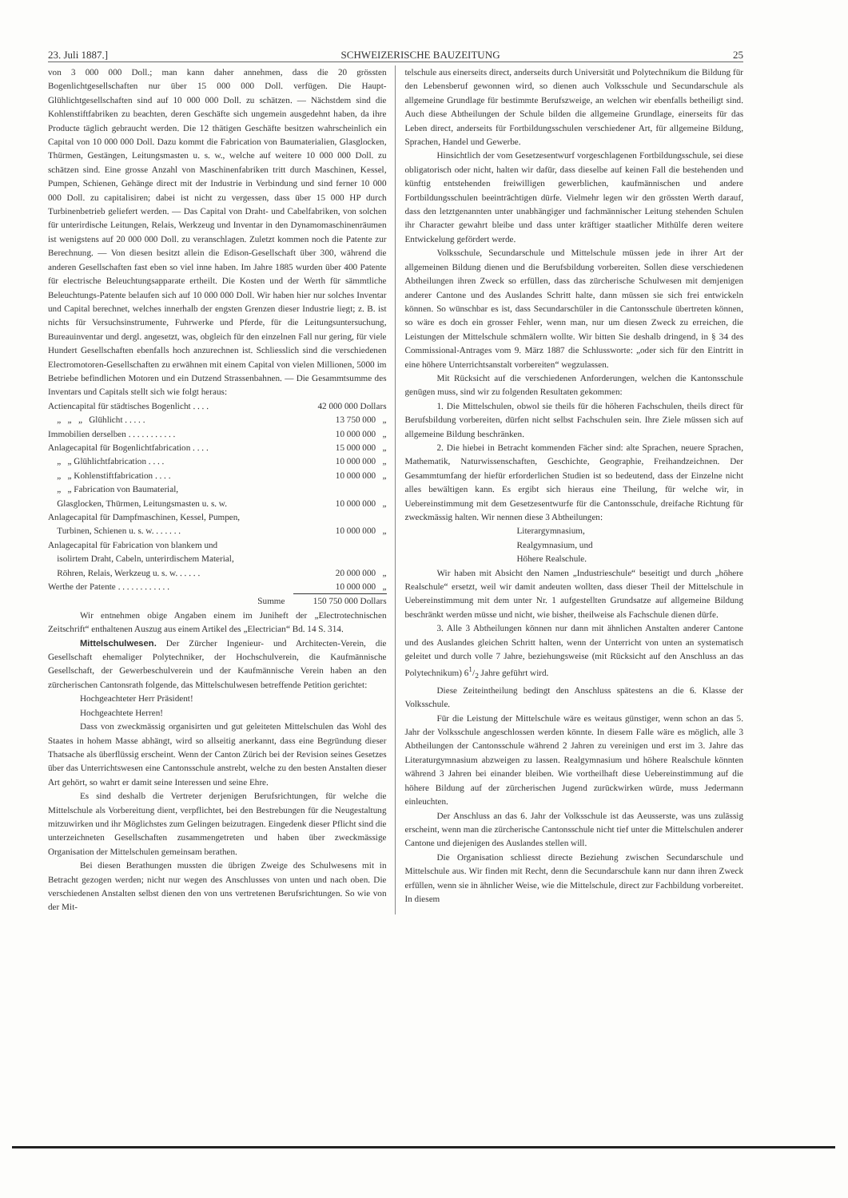23. Juli 1887.] SCHWEIZERISCHE BAUZEITUNG 25
von 3 000 000 Doll.; man kann daher annehmen, dass die 20 grössten Bogenlichtgesellschaften nur über 15 000 000 Doll. verfügen. Die Haupt-Glühlichtgesellschaften sind auf 10 000 000 Doll. zu schätzen. — Nächstdem sind die Kohlenstiftfabriken zu beachten, deren Geschäfte sich ungemein ausgedehnt haben, da ihre Producte täglich gebraucht werden. Die 12 thätigen Geschäfte besitzen wahrscheinlich ein Capital von 10 000 000 Doll. Dazu kommt die Fabrication von Baumaterialien, Glasglocken, Thürmen, Gestängen, Leitungsmasten u. s. w., welche auf weitere 10 000 000 Doll. zu schätzen sind. Eine grosse Anzahl von Maschinenfabriken tritt durch Maschinen, Kessel, Pumpen, Schienen, Gehänge direct mit der Industrie in Verbindung und sind ferner 10 000 000 Doll. zu capitalisiren; dabei ist nicht zu vergessen, dass über 15 000 HP durch Turbinenbetrieb geliefert werden. — Das Capital von Draht- und Cabelfabriken, von solchen für unterirdische Leitungen, Relais, Werkzeug und Inventar in den Dynamomaschinenräumen ist wenigstens auf 20 000 000 Doll. zu veranschlagen. Zuletzt kommen noch die Patente zur Berechnung. — Von diesen besitzt allein die Edison-Gesellschaft über 300, während die anderen Gesellschaften fast eben so viel inne haben. Im Jahre 1885 wurden über 400 Patente für electrische Beleuchtungsapparate ertheilt. Die Kosten und der Werth für sämmtliche Beleuchtungs-Patente belaufen sich auf 10 000 000 Doll. Wir haben hier nur solches Inventar und Capital berechnet, welches innerhalb der engsten Grenzen dieser Industrie liegt; z. B. ist nichts für Versuchsinstrumente, Fuhrwerke und Pferde, für die Leitungsuntersuchung, Bureauinventar und dergl. angesetzt, was, obgleich für den einzelnen Fall nur gering, für viele Hundert Gesellschaften ebenfalls hoch anzurechnen ist. Schliesslich sind die verschiedenen Electromotoren-Gesellschaften zu erwähnen mit einem Capital von vielen Millionen, 5000 im Betriebe befindlichen Motoren und ein Dutzend Strassenbahnen. — Die Gesammtsumme des Inventars und Capitals stellt sich wie folgt heraus:
| Actiencapital für städtisches Bogenlicht . . . . | 42 000 000 Dollars |
| „ „ „ Glühlicht . . . . . | 13 750 000 „ |
| Immobilien derselben . . . . . . . . . . . | 10 000 000 „ |
| Anlagecapital für Bogenlichtfabrication . . . . | 15 000 000 „ |
| „ „ Glühlichtfabrication . . . . | 10 000 000 „ |
| „ „ Kohlenstiftfabrication . . . . | 10 000 000 „ |
| „ „ Fabrication von Baumaterial, Glasglocken, Thürmen, Leitungsmasten u. s. w. | 10 000 000 „ |
| Anlagecapital für Dampfmaschinen, Kessel, Pumpen, Turbinen, Schienen u. s. w. . . . . . . | 10 000 000 „ |
| Anlagecapital für Fabrication von blankem und isolirtem Draht, Cabeln, unterirdischem Material, Röhren, Relais, Werkzeug u. s. w. . . . . . | 20 000 000 „ |
| Werthe der Patente . . . . . . . . . . . . | 10 000 000 „ |
| Summe | 150 750 000 Dollars |
Wir entnehmen obige Angaben einem im Juniheft der „Electrotechnischen Zeitschrift“ enthaltenen Auszug aus einem Artikel des „Electrician“ Bd. 14 S. 314.
Mittelschulwesen. Der Zürcher Ingenieur- und Architecten-Verein, die Gesellschaft ehemaliger Polytechniker, der Hochschulverein, die Kaufmännische Gesellschaft, der Gewerbeschulverein und der Kaufmännische Verein haben an den zürcherischen Cantonsrath folgende, das Mittelschulwesen betreffende Petition gerichtet:
Hochgeachteter Herr Präsident!
Hochgeachtete Herren!
Dass von zweckmässig organisirten und gut geleiteten Mittelschulen das Wohl des Staates in hohem Masse abhängt, wird so allseitig anerkannt, dass eine Begründung dieser Thatsache als überflüssig erscheint. Wenn der Canton Zürich bei der Revision seines Gesetzes über das Unterrichtswesen eine Cantonsschule anstrebt, welche zu den besten Anstalten dieser Art gehört, so wahrt er damit seine Interessen und seine Ehre.
Es sind deshalb die Vertreter derjenigen Berufsrichtungen, für welche die Mittelschule als Vorbereitung dient, verpflichtet, bei den Bestrebungen für die Neugestaltung mitzuwirken und ihr Möglichstes zum Gelingen beizutragen. Eingedenk dieser Pflicht sind die unterzeichneten Gesellschaften zusammengetreten und haben über zweckmässige Organisation der Mittelschulen gemeinsam berathen.
Bei diesen Berathungen mussten die übrigen Zweige des Schulwesens mit in Betracht gezogen werden; nicht nur wegen des Anschlusses von unten und nach oben. Die verschiedenen Anstalten selbst dienen den von uns vertretenen Berufsrichtungen. So wie von der Mit-
telschule aus einerseits direct, anderseits durch Universität und Polytechnikum die Bildung für den Lebensberuf gewonnen wird, so dienen auch Volksschule und Secundarschule als allgemeine Grundlage für bestimmte Berufszweige, an welchen wir ebenfalls betheiligt sind. Auch diese Abtheilungen der Schule bilden die allgemeine Grundlage, einerseits für das Leben direct, anderseits für Fortbildungsschulen verschiedener Art, für allgemeine Bildung, Sprachen, Handel und Gewerbe.
Hinsichtlich der vom Gesetzesentwurf vorgeschlagenen Fortbildungsschule, sei diese obligatorisch oder nicht, halten wir dafür, dass dieselbe auf keinen Fall die bestehenden und künftig entstehenden freiwilligen gewerblichen, kaufmännischen und andere Fortbildungsschulen beeinträchtigen dürfe. Vielmehr legen wir den grössten Werth darauf, dass den letztgenannten unter unabhängiger und fachmännischer Leitung stehenden Schulen ihr Character gewahrt bleibe und dass unter kräftiger staatlicher Mithülfe deren weitere Entwickelung gefördert werde.
Volksschule, Secundarschule und Mittelschule müssen jede in ihrer Art der allgemeinen Bildung dienen und die Berufsbildung vorbereiten. Sollen diese verschiedenen Abtheilungen ihren Zweck so erfüllen, dass das zürcherische Schulwesen mit demjenigen anderer Cantone und des Auslandes Schritt halte, dann müssen sie sich frei entwickeln können. So wünschbar es ist, dass Secundarschüler in die Cantonsschule übertreten können, so wäre es doch ein grosser Fehler, wenn man, nur um diesen Zweck zu erreichen, die Leistungen der Mittelschule schmälern wollte. Wir bitten Sie deshalb dringend, in § 34 des Commissional-Antrages vom 9. März 1887 die Schlussworte: „oder sich für den Eintritt in eine höhere Unterrichtsanstalt vorbereiten“ wegzulassen.
Mit Rücksicht auf die verschiedenen Anforderungen, welchen die Kantonsschule genügen muss, sind wir zu folgenden Resultaten gekommen:
1. Die Mittelschulen, obwol sie theils für die höheren Fachschulen, theils direct für Berufsbildung vorbereiten, dürfen nicht selbst Fachschulen sein. Ihre Ziele müssen sich auf allgemeine Bildung beschränken.
2. Die hiebei in Betracht kommenden Fächer sind: alte Sprachen, neuere Sprachen, Mathematik, Naturwissenschaften, Geschichte, Geographie, Freihandzeichnen. Der Gesammtumfang der hiefür erforderlichen Studien ist so bedeutend, dass der Einzelne nicht alles bewältigen kann. Es ergibt sich hieraus eine Theilung, für welche wir, in Uebereinstimmung mit dem Gesetzesentwurfe für die Cantonsschule, dreifache Richtung für zweckmässig halten. Wir nennen diese 3 Abtheilungen:
Literargymnasium,
Realgymnasium, und
Höhere Realschule.
Wir haben mit Absicht den Namen „Industrieschule“ beseitigt und durch „höhere Realschule“ ersetzt, weil wir damit andeuten wollten, dass dieser Theil der Mittelschule in Uebereinstimmung mit dem unter Nr. 1 aufgestellten Grundsatze auf allgemeine Bildung beschränkt werden müsse und nicht, wie bisher, theilweise als Fachschule dienen dürfe.
3. Alle 3 Abtheilungen können nur dann mit ähnlichen Anstalten anderer Cantone und des Auslandes gleichen Schritt halten, wenn der Unterricht von unten an systematisch geleitet und durch volle 7 Jahre, beziehungsweise (mit Rücksicht auf den Anschluss an das Polytechnikum) 61/2 Jahre geführt wird.
Diese Zeiteintheilung bedingt den Anschluss spätestens an die 6. Klasse der Volksschule.
Für die Leistung der Mittelschule wäre es weitaus günstiger, wenn schon an das 5. Jahr der Volksschule angeschlossen werden könnte. In diesem Falle wäre es möglich, alle 3 Abtheilungen der Cantonsschule während 2 Jahren zu vereinigen und erst im 3. Jahre das Literaturgymnasium abzweigen zu lassen. Realgymnasium und höhere Realschule könnten während 3 Jahren bei einander bleiben. Wie vortheilhaft diese Uebereinstimmung auf die höhere Bildung auf der zürcherischen Jugend zurückwirken würde, muss Jedermann einleuchten.
Der Anschluss an das 6. Jahr der Volksschule ist das Aeusserste, was uns zulässig erscheint, wenn man die zürcherische Cantonsschule nicht tief unter die Mittelschulen anderer Cantone und diejenigen des Auslandes stellen will.
Die Organisation schliesst directe Beziehung zwischen Secundarschule und Mittelschule aus. Wir finden mit Recht, denn die Secundarschule kann nur dann ihren Zweck erfüllen, wenn sie in ähnlicher Weise, wie die Mittelschule, direct zur Fachbildung vorbereitet. In diesem